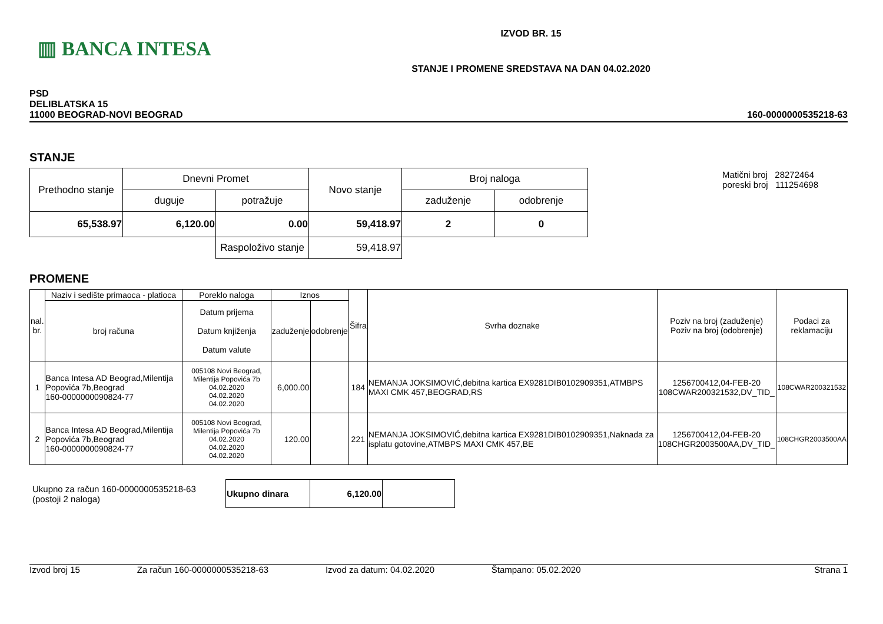▥ BANCA INTESA
IZVOD BR. 15
STANJE I PROMENE SREDSTAVA NA DAN 04.02.2020
PSD
DELIBLATSKA 15
11000 BEOGRAD-NOVI BEOGRAD
160-0000000535218-63
STANJE
| Prethodno stanje | Dnevni Promet | | Novo stanje | Broj naloga | |
| --- | --- | --- | --- | --- | --- |
| | duguje | potražuje | | zaduženje | odobrenje |
| 65,538.97 | 6,120.00 | 0.00 | 59,418.97 | 2 | 0 |
| | | Raspoloživo stanje | 59,418.97 | | |
Matični broj 28272464
poreski broj 111254698
PROMENE
| nal. br. | Naziv i sedište primaoca - platioca | Poreklo naloga | Iznos | | Šifra | Svrha doznake | Poziv na broj (zaduženje) Poziv na broj (odobrenje) | Podaci za reklamaciju |
| --- | --- | --- | --- | --- | --- | --- | --- | --- |
| | broj računa | Datum prijema Datum knjiženja Datum valute | zaduženje | odobrenje | | | | |
| 1 | Banca Intesa AD Beograd,Milentija Popovića 7b,Beograd 160-0000000090824-77 | 005108 Novi Beograd, Milentija Popovića 7b 04.02.2020 04.02.2020 04.02.2020 | 6,000.00 | | 184 | NEMANJA JOKSIMOVIĆ,debitna kartica EX9281DIB0102909351,ATMBPS MAXI CMK 457,BEOGRAD,RS | 1256700412,04-FEB-20 108CWAR200321532,DV_TID_ | 108CWAR200321532 |
| 2 | Banca Intesa AD Beograd,Milentija Popovića 7b,Beograd 160-0000000090824-77 | 005108 Novi Beograd, Milentija Popovića 7b 04.02.2020 04.02.2020 04.02.2020 | 120.00 | | 221 | NEMANJA JOKSIMOVIĆ,debitna kartica EX9281DIB0102909351,Naknada za isplatu gotovine,ATMBPS MAXI CMK 457,BE | 1256700412,04-FEB-20 108CHGR2003500AA,DV_TID_ | 108CHGR2003500AA |
Ukupno za račun 160-0000000535218-63
(postoji 2 naloga)
| Ukupno dinara | 6,120.00 | |
Izvod broj 15 Za račun 160-0000000535218-63 Izvod za datum: 04.02.2020 Štampano: 05.02.2020 Strana 1